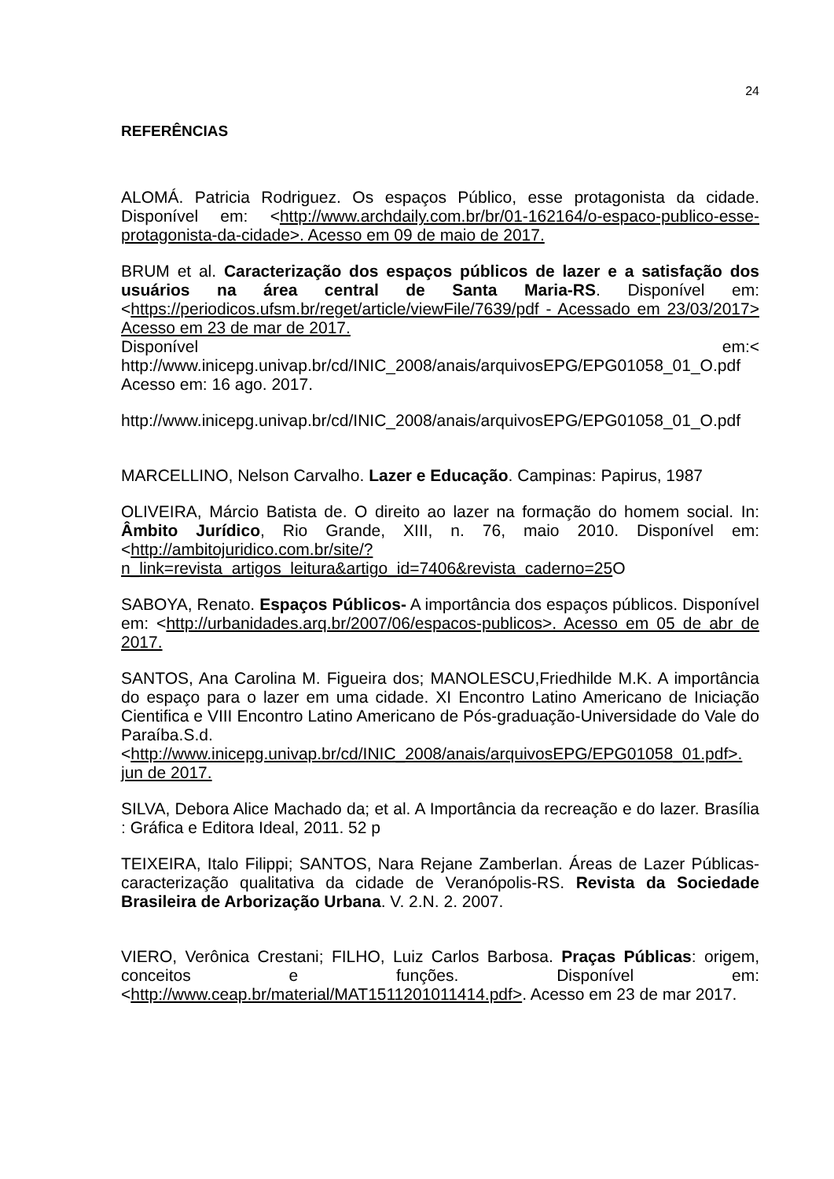24
REFERÊNCIAS
ALOMÁ. Patricia Rodriguez. Os espaços Público, esse protagonista da cidade. Disponível em: <http://www.archdaily.com.br/br/01-162164/o-espaco-publico-esse-protagonista-da-cidade>. Acesso em 09 de maio de 2017.
BRUM et al. Caracterização dos espaços públicos de lazer e a satisfação dos usuários na área central de Santa Maria-RS. Disponível em: <https://periodicos.ufsm.br/reget/article/viewFile/7639/pdf - Acessado em 23/03/2017> Acesso em 23 de mar de 2017.
Disponível em:< http://www.inicepg.univap.br/cd/INIC_2008/anais/arquivosEPG/EPG01058_01_O.pdf Acesso em: 16 ago. 2017.
http://www.inicepg.univap.br/cd/INIC_2008/anais/arquivosEPG/EPG01058_01_O.pdf
MARCELLINO, Nelson Carvalho. Lazer e Educação. Campinas: Papirus, 1987
OLIVEIRA, Márcio Batista de. O direito ao lazer na formação do homem social. In: Âmbito Jurídico, Rio Grande, XIII, n. 76, maio 2010. Disponível em: <http://ambitojuridico.com.br/site/?n_link=revista_artigos_leitura&artigo_id=7406&revista_caderno=25 O
SABOYA, Renato. Espaços Públicos- A importância dos espaços públicos. Disponível em: <http://urbanidades.arq.br/2007/06/espacos-publicos>. Acesso em 05 de abr de 2017.
SANTOS, Ana Carolina M. Figueira dos; MANOLESCU,Friedhilde M.K. A importância do espaço para o lazer em uma cidade. XI Encontro Latino Americano de Iniciação Cientifica e VIII Encontro Latino Americano de Pós-graduação-Universidade do Vale do Paraíba.S.d. <http://www.inicepg.univap.br/cd/INIC_2008/anais/arquivosEPG/EPG01058_01.pdf>. jun de 2017.
SILVA, Debora Alice Machado da; et al. A Importância da recreação e do lazer. Brasília : Gráfica e Editora Ideal, 2011. 52 p
TEIXEIRA, Italo Filippi; SANTOS, Nara Rejane Zamberlan. Áreas de Lazer Públicas- caracterização qualitativa da cidade de Veranópolis-RS. Revista da Sociedade Brasileira de Arborização Urbana. V. 2.N. 2. 2007.
VIERO, Verônica Crestani; FILHO, Luiz Carlos Barbosa. Praças Públicas: origem, conceitos e funções. Disponível em: <http://www.ceap.br/material/MAT1511201011414.pdf>. Acesso em 23 de mar 2017.